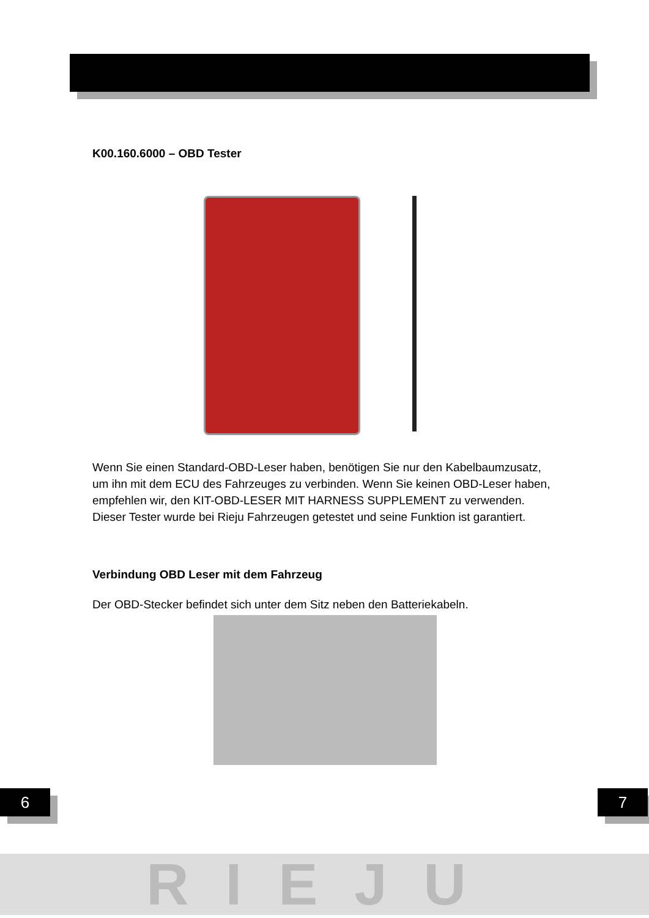K00.160.6000 – OBD Tester
Wenn Sie einen Standard-OBD-Leser haben, benötigen Sie nur den Kabelbaumzusatz, um ihn mit dem ECU des Fahrzeuges zu verbinden. Wenn Sie keinen OBD-Leser haben, empfehlen wir, den KIT-OBD-LESER MIT HARNESS SUPPLEMENT zu verwenden. Dieser Tester wurde bei Rieju Fahrzeugen getestet und seine Funktion ist garantiert.
Verbindung OBD Leser mit dem Fahrzeug
Der OBD-Stecker befindet sich unter dem Sitz neben den Batteriekabeln.
6 7
RIEJU